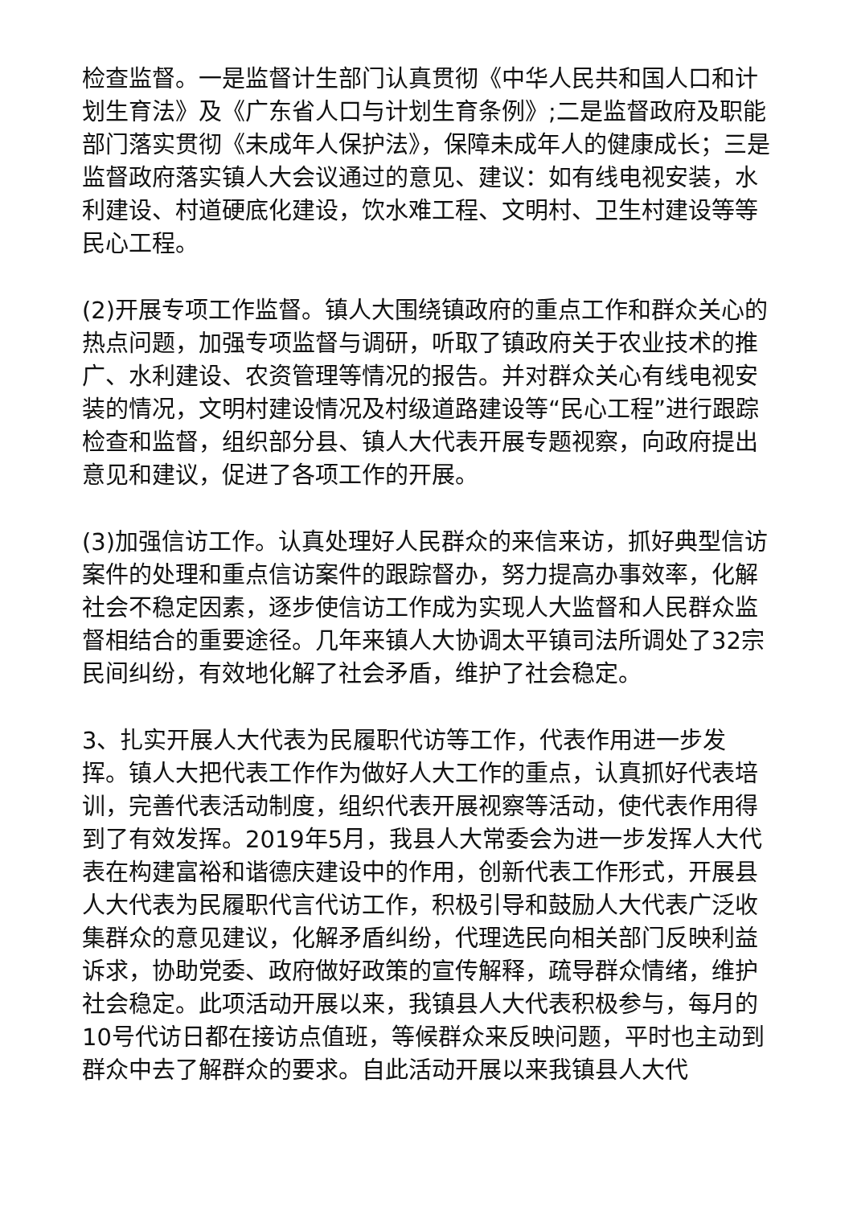检查监督。一是监督计生部门认真贯彻《中华人民共和国人口和计划生育法》及《广东省人口与计划生育条例》;二是监督政府及职能部门落实贯彻《未成年人保护法》，保障未成年人的健康成长；三是监督政府落实镇人大会议通过的意见、建议：如有线电视安装，水利建设、村道硬底化建设，饮水难工程、文明村、卫生村建设等等民心工程。
(2)开展专项工作监督。镇人大围绕镇政府的重点工作和群众关心的热点问题，加强专项监督与调研，听取了镇政府关于农业技术的推广、水利建设、农资管理等情况的报告。并对群众关心有线电视安装的情况，文明村建设情况及村级道路建设等“民心工程”进行跟踪检查和监督，组织部分县、镇人大代表开展专题视察，向政府提出意见和建议，促进了各项工作的开展。
(3)加强信访工作。认真处理好人民群众的来信来访，抓好典型信访案件的处理和重点信访案件的跟踪督办，努力提高办事效率，化解社会不稳定因素，逐步使信访工作成为实现人大监督和人民群众监督相结合的重要途径。几年来镇人大协调太平镇司法所调处了32宗民间纠纷，有效地化解了社会矛盾，维护了社会稳定。
3、扎实开展人大代表为民履职代访等工作，代表作用进一步发挥。镇人大把代表工作作为做好人大工作的重点，认真抓好代表培训，完善代表活动制度，组织代表开展视察等活动，使代表作用得到了有效发挥。2019年5月，我县人大常委会为进一步发挥人大代表在构建富裕和谐德庆建设中的作用，创新代表工作形式，开展县人大代表为民履职代言代访工作，积极引导和鼓励人大代表广泛收集群众的意见建议，化解矛盾纠纷，代理选民向相关部门反映利益诉求，协助党委、政府做好政策的宣传解释，疏导群众情绪，维护社会稳定。此项活动开展以来，我镇县人大代表积极参与，每月的10号代访日都在接访点值班，等候群众来反映问题，平时也主动到群众中去了解群众的要求。自此活动开展以来我镇县人大代